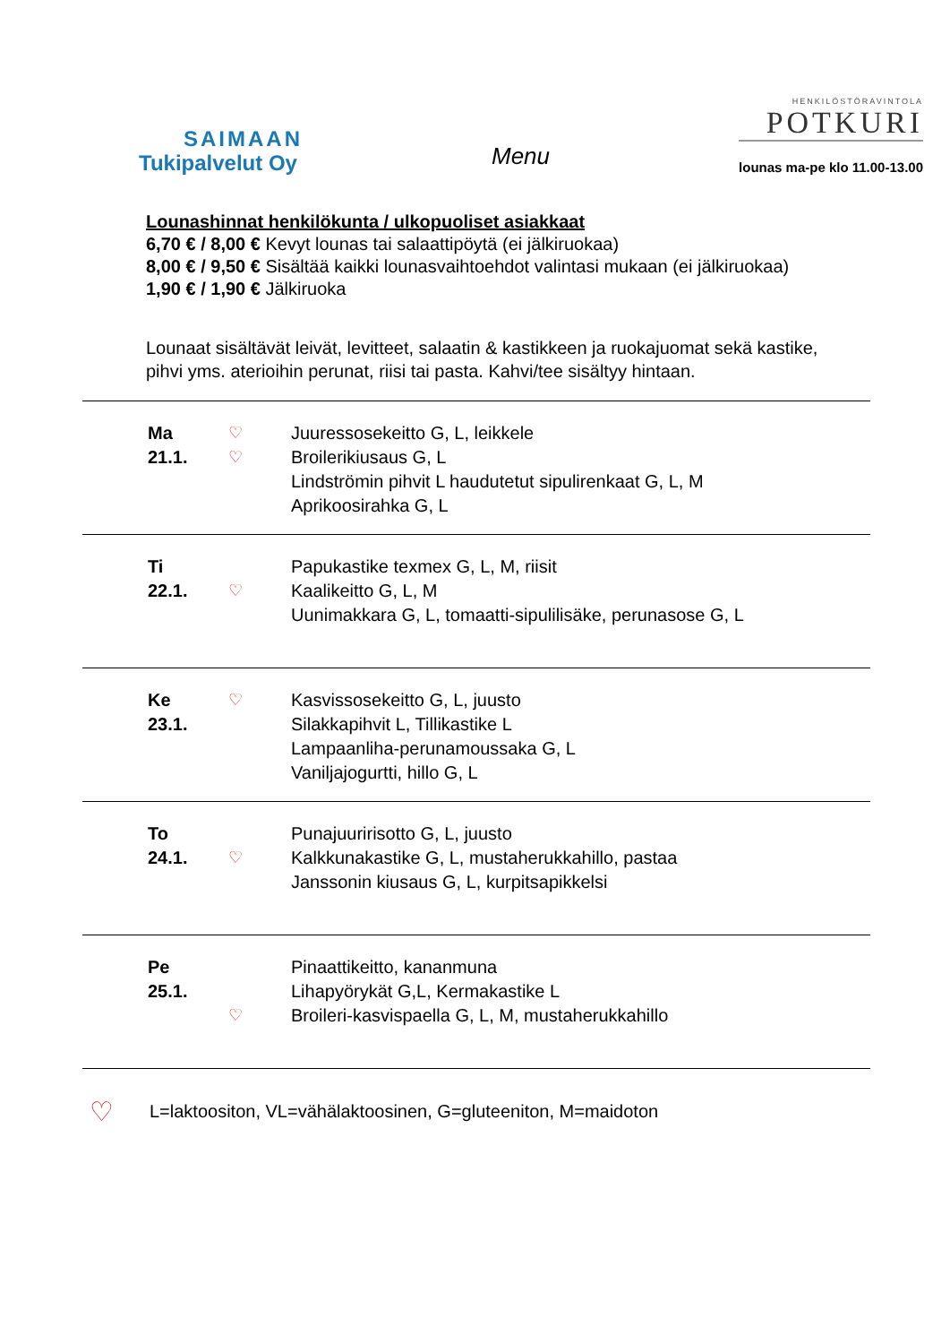SAIMAAN
Tukipalvelut Oy
Menu
HENKILÖSTÖRAVINTOLA
POTKURI
lounas ma-pe klo 11.00-13.00
Lounashinnat henkilökunta / ulkopuoliset asiakkaat
6,70 € / 8,00 € Kevyt lounas tai salaattipöytä (ei jälkiruokaa)
8,00 € / 9,50 € Sisältää kaikki lounasvaihtoehdot valintasi mukaan (ei jälkiruokaa)
1,90 € / 1,90 € Jälkiruoka
Lounaat sisältävät leivät, levitteet, salaatin & kastikkeen ja ruokajuomat sekä kastike, pihvi yms. aterioihin perunat, riisi tai pasta. Kahvi/tee sisältyy hintaan.
| Ma 21.1. | ♡ ♡ | Juuressosekeitto G, L, leikkele Broilerikiusaus G, L Lindströmin pihvit L haudutetut sipulirenkaat G, L, M Aprikoosirahka G, L |
| Ti 22.1. | ♡ | Papukastike texmex G, L, M, riisit Kaalikeitto G, L, M Uunimakkara G, L, tomaatti-sipulilisäke, perunasose G, L |
| Ke 23.1. | ♡ | Kasvissosekeitto G, L, juusto Silakkapihvit L, Tillikastike L Lampaanliha-perunamoussaka G, L Vaniljajogurtti, hillo G, L |
| To 24.1. | ♡ | Punajuuririsotto G, L, juusto Kalkkunakastike G, L, mustaherukkahillo, pastaa Janssonin kiusaus G, L, kurpitsapikkelsi |
| Pe 25.1. | ♡ | Pinaattikeitto, kananmuna Lihapyörykät G,L, Kermakastike L Broileri-kasvispaella G, L, M, mustaherukkahillo |
♡ L=laktoositon, VL=vähälaktoosinen, G=gluteeniton, M=maidoton